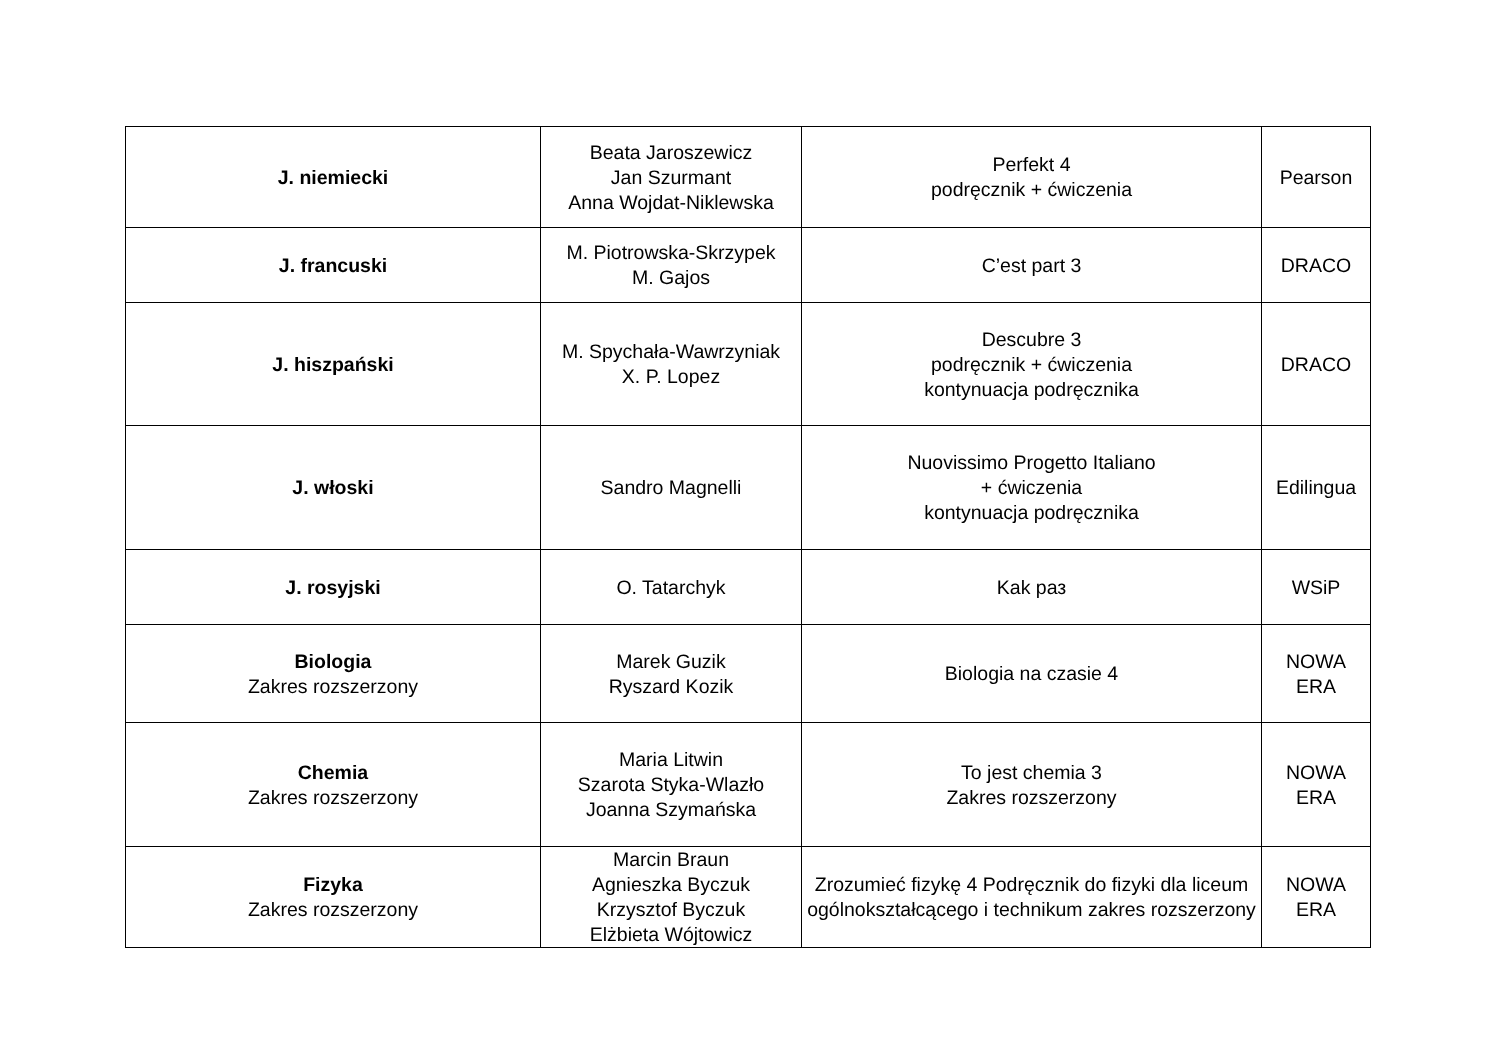| J. niemiecki | Beata Jaroszewicz Jan Szurmant Anna Wojdat-Niklewska | Perfekt 4 podręcznik + ćwiczenia | Pearson |
| J. francuski | M. Piotrowska-Skrzypek M. Gajos | C’est part 3 | DRACO |
| J. hiszpański | M. Spychała-Wawrzyniak X. P. Lopez | Descubre 3 podręcznik + ćwiczenia kontynuacja podręcznika | DRACO |
| J. włoski | Sandro Magnelli | Nuovissimo Progetto Italiano + ćwiczenia kontynuacja podręcznika | Edilingua |
| J. rosyjski | O. Tatarchyk | Kak раз | WSiP |
| Biologia Zakres rozszerzony | Marek Guzik Ryszard Kozik | Biologia na czasie 4 | NOWA ERA |
| Chemia Zakres rozszerzony | Maria Litwin Szarota Styka-Wlazło Joanna Szymańska | To jest chemia 3 Zakres rozszerzony | NOWA ERA |
| Fizyka Zakres rozszerzony | Marcin Braun Agnieszka Byczuk Krzysztof Byczuk Elżbieta Wójtowicz | Zrozumieć fizykę 4 Podręcznik do fizyki dla liceum ogólnokształcącego i technikum zakres rozszerzony | NOWA ERA |